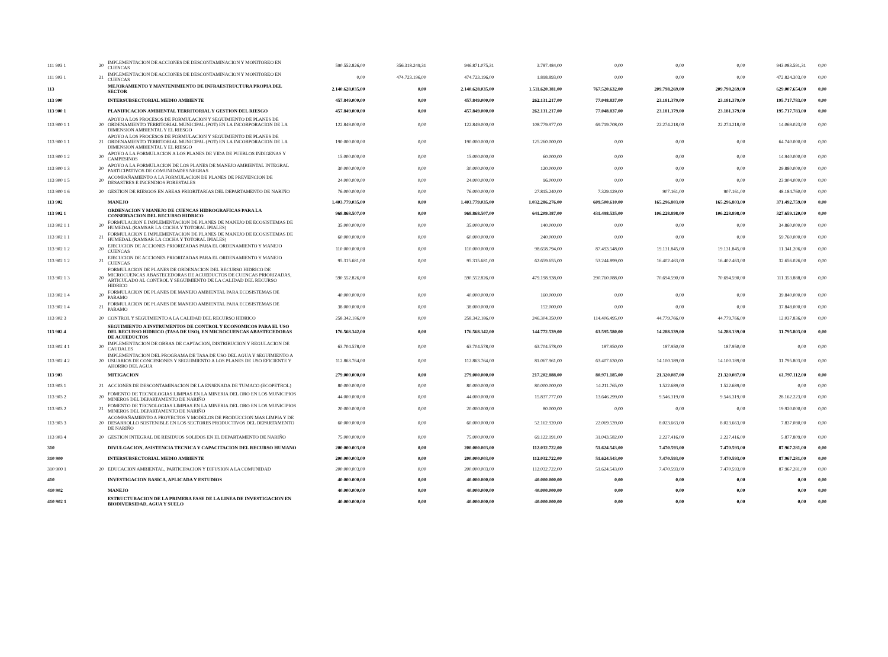| 111 903 1 | 20 | IMPLEMENTACION DE ACCIONES DE DESCONTAMINACION Y MONITOREO EN CUENCAS | 590.552.826,00 | 356.318.249,31 | 946.871.075,31 | 3.787.484,00 | 0,00 | 0,00 | 0,00 | 943.083.591,31 | 0,00 |
| 111 903 1 | 21 | IMPLEMENTACION DE ACCIONES DE DESCONTAMINACION Y MONITOREO EN CUENCAS | 0,00 | 474.723.196,00 | 474.723.196,00 | 1.898.893,00 | 0,00 | 0,00 | 0,00 | 472.824.303,00 | 0,00 |
| 113 | | MEJORAMIENTO Y MANTENIMIENTO DE INFRAESTRUCTURA PROPIA DEL SECTOR | 2.140.628.035,00 | 0,00 | 2.140.628.035,00 | 1.511.620.381,00 | 767.520.632,00 | 209.798.269,00 | 209.798.269,00 | 629.007.654,00 | 0,00 |
| 113 900 | | INTERSUBSECTORIAL MEDIO AMBIENTE | 457.849.000,00 | 0,00 | 457.849.000,00 | 262.131.217,00 | 77.048.837,00 | 23.181.379,00 | 23.181.379,00 | 195.717.783,00 | 0,00 |
| 113 900 1 | | PLANIFICACION AMBIENTAL TERRITORIAL Y GESTION DEL RIESGO | 457.849.000,00 | 0,00 | 457.849.000,00 | 262.131.217,00 | 77.048.837,00 | 23.181.379,00 | 23.181.379,00 | 195.717.783,00 | 0,00 |
| 113 900 1 1 | 20 | APOYO A LOS PROCESOS DE FORMULACION Y SEGUIMIENTO DE PLANES DE ORDENAMIENTO TERRITORIAL MUNICIPAL (POT) EN LA INCORPORACION DE LA DIMENSION AMBIENTAL Y EL RIESGO | 122.849.000,00 | 0,00 | 122.849.000,00 | 108.779.977,00 | 69.719.708,00 | 22.274.218,00 | 22.274.218,00 | 14.069.023,00 | 0,00 |
| 113 900 1 1 | 21 | APOYO A LOS PROCESOS DE FORMULACION Y SEGUIMIENTO DE PLANES DE ORDENAMIENTO TERRITORIAL MUNICIPAL (POT) EN LA INCORPORACION DE LA DIMENSION AMBIENTAL Y EL RIESGO | 190.000.000,00 | 0,00 | 190.000.000,00 | 125.260.000,00 | 0,00 | 0,00 | 0,00 | 64.740.000,00 | 0,00 |
| 113 900 1 2 | 20 | APOYO A LA FORMULACION A LOS PLANES DE VIDA DE PUEBLOS INDIGENAS Y CAMPESINOS | 15.000.000,00 | 0,00 | 15.000.000,00 | 60.000,00 | 0,00 | 0,00 | 0,00 | 14.940.000,00 | 0,00 |
| 113 900 1 3 | 20 | APOYO A LA FORMULACION DE LOS PLANES DE MANEJO AMBIENTAL INTEGRAL PARTICIPATIVOS DE COMUNIDADES NEGRAS | 30.000.000,00 | 0,00 | 30.000.000,00 | 120.000,00 | 0,00 | 0,00 | 0,00 | 29.880.000,00 | 0,00 |
| 113 900 1 5 | 20 | ACOMPAÑAMIENTO A LA FORMULACION DE PLANES DE PREVENCION DE DESASTRES E INCENDIOS FORESTALES | 24.000.000,00 | 0,00 | 24.000.000,00 | 96.000,00 | 0,00 | 0,00 | 0,00 | 23.904.000,00 | 0,00 |
| 113 900 1 6 | 20 | GESTION DE RIESGOS EN AREAS PRIORITARIAS DEL DEPARTAMENTO DE NARIÑO | 76.000.000,00 | 0,00 | 76.000.000,00 | 27.815.240,00 | 7.329.129,00 | 907.161,00 | 907.161,00 | 48.184.760,00 | 0,00 |
| 113 902 | | MANEJO | 1.403.779.035,00 | 0,00 | 1.403.779.035,00 | 1.032.286.276,00 | 609.500.610,00 | 165.296.803,00 | 165.296.803,00 | 371.492.759,00 | 0,00 |
| 113 902 1 | | ORDENACION Y MANEJO DE CUENCAS HIDROGRAFICAS PARA LA CONSERVACION DEL RECURSO HIDRICO | 968.868.507,00 | 0,00 | 968.868.507,00 | 641.209.387,00 | 431.498.535,00 | 106.228.898,00 | 106.228.898,00 | 327.659.120,00 | 0,00 |
| 113 902 1 1 | 20 | FORMULACION E IMPLEMENTACION DE PLANES DE MANEJO DE ECOSISTEMAS DE HUMEDAL (RAMSAR LA COCHA Y TOTORAL IPIALES) | 35.000.000,00 | 0,00 | 35.000.000,00 | 140.000,00 | 0,00 | 0,00 | 0,00 | 34.860.000,00 | 0,00 |
| 113 902 1 1 | 21 | FORMULACION E IMPLEMENTACION DE PLANES DE MANEJO DE ECOSISTEMAS DE HUMEDAL (RAMSAR LA COCHA Y TOTORAL IPIALES) | 60.000.000,00 | 0,00 | 60.000.000,00 | 240.000,00 | 0,00 | 0,00 | 0,00 | 59.760.000,00 | 0,00 |
| 113 902 1 2 | 20 | EJECUCION DE ACCIONES PRIORIZADAS PARA EL ORDENAMIENTO Y MANEJO CUENCAS | 110.000.000,00 | 0,00 | 110.000.000,00 | 98.658.794,00 | 87.493.548,00 | 19.131.845,00 | 19.131.845,00 | 11.341.206,00 | 0,00 |
| 113 902 1 2 | 21 | EJECUCION DE ACCIONES PRIORIZADAS PARA EL ORDENAMIENTO Y MANEJO CUENCAS | 95.315.681,00 | 0,00 | 95.315.681,00 | 62.659.655,00 | 53.244.899,00 | 16.402.463,00 | 16.402.463,00 | 32.656.026,00 | 0,00 |
| 113 902 1 3 | 20 | FORMULACION DE PLANES DE ORDENACION DEL RECURSO HIDRICO DE MICROCUENCAS ABASTECEDORAS DE ACUEDUCTOS DE CUENCAS PRIORIZADAS, ARTICULADO AL CONTROL Y SEGUIMIENTO DE LA CALIDAD DEL RECURSO HIDRICO | 590.552.826,00 | 0,00 | 590.552.826,00 | 479.198.938,00 | 290.760.088,00 | 70.694.590,00 | 70.694.590,00 | 111.353.888,00 | 0,00 |
| 113 902 1 4 | 20 | FORMULACION DE PLANES DE MANEJO AMBIENTAL PARA ECOSISTEMAS DE PARAMO | 40.000.000,00 | 0,00 | 40.000.000,00 | 160.000,00 | 0,00 | 0,00 | 0,00 | 39.840.000,00 | 0,00 |
| 113 902 1 4 | 21 | FORMULACION DE PLANES DE MANEJO AMBIENTAL PARA ECOSISTEMAS DE PARAMO | 38.000.000,00 | 0,00 | 38.000.000,00 | 152.000,00 | 0,00 | 0,00 | 0,00 | 37.848.000,00 | 0,00 |
| 113 902 3 | 20 | CONTROL Y SEGUIMIENTO A LA CALIDAD DEL RECURSO HIDRICO | 258.342.186,00 | 0,00 | 258.342.186,00 | 246.304.350,00 | 114.406.495,00 | 44.779.766,00 | 44.779.766,00 | 12.037.836,00 | 0,00 |
| 113 902 4 | | SEGUIMIENTO A INSTRUMENTOS DE CONTROL Y ECONOMICOS PARA EL USO DEL RECURSO HIDRICO (TASA DE USO), EN MICROCUENCAS ABASTECEDORAS DE ACUEDUCTOS | 176.568.342,00 | 0,00 | 176.568.342,00 | 144.772.539,00 | 63.595.580,00 | 14.288.139,00 | 14.288.139,00 | 31.795.803,00 | 0,00 |
| 113 902 4 1 | 20 | IMPLEMENTACION DE OBRAS DE CAPTACION, DISTRIBUCION Y REGULACION DE CAUDALES | 63.704.578,00 | 0,00 | 63.704.578,00 | 63.704.578,00 | 187.950,00 | 187.950,00 | 187.950,00 | 0,00 | 0,00 |
| 113 902 4 2 | 20 | IMPLEMENTACION DEL PROGRAMA DE TASA DE USO DEL AGUA Y SEGUIMIENTO A USUARIOS DE CONCESIONES Y SEGUIMIENTO A LOS PLANES DE USO EFICIENTE Y AHORRO DEL AGUA | 112.863.764,00 | 0,00 | 112.863.764,00 | 81.067.961,00 | 63.407.630,00 | 14.100.189,00 | 14.100.189,00 | 31.795.803,00 | 0,00 |
| 113 903 | | MITIGACION | 279.000.000,00 | 0,00 | 279.000.000,00 | 217.202.888,00 | 80.971.185,00 | 21.320.087,00 | 21.320.087,00 | 61.797.112,00 | 0,00 |
| 113 903 1 | 21 | ACCIONES DE DESCONTAMINACION DE LA ENSENADA DE TUMACO (ECOPETROL) | 80.000.000,00 | 0,00 | 80.000.000,00 | 80.000.000,00 | 14.211.765,00 | 1.522.689,00 | 1.522.689,00 | 0,00 | 0,00 |
| 113 903 2 | 20 | FOMENTO DE TECNOLOGIAS LIMPIAS EN LA MINERIA DEL ORO EN LOS MUNICIPIOS MINEROS DEL DEPARTAMENTO DE NARIÑO | 44.000.000,00 | 0,00 | 44.000.000,00 | 15.837.777,00 | 13.646.299,00 | 9.546.319,00 | 9.546.319,00 | 28.162.223,00 | 0,00 |
| 113 903 2 | 21 | FOMENTO DE TECNOLOGIAS LIMPIAS EN LA MINERIA DEL ORO EN LOS MUNICIPIOS MINEROS DEL DEPARTAMENTO DE NARIÑO | 20.000.000,00 | 0,00 | 20.000.000,00 | 80.000,00 | 0,00 | 0,00 | 0,00 | 19.920.000,00 | 0,00 |
| 113 903 3 | 20 | ACOMPAÑAMIENTO A PROYECTOS Y MODELOS DE PRODUCCION MAS LIMPIA Y DE DESARROLLO SOSTENIBLE EN LOS SECTORES PRODUCTIVOS DEL DEPARTAMENTO DE NARIÑO | 60.000.000,00 | 0,00 | 60.000.000,00 | 52.162.920,00 | 22.069.539,00 | 8.023.663,00 | 8.023.663,00 | 7.837.080,00 | 0,00 |
| 113 903 4 | 20 | GESTION INTEGRAL DE RESIDUOS SOLIDOS EN EL DEPARTAMENTO DE NARIÑO | 75.000.000,00 | 0,00 | 75.000.000,00 | 69.122.191,00 | 31.043.582,00 | 2.227.416,00 | 2.227.416,00 | 5.877.809,00 | 0,00 |
| 310 | | DIVULGACION, ASISTENCIA TECNICA Y CAPACITACION DEL RECURSO HUMANO | 200.000.003,00 | 0,00 | 200.000.003,00 | 112.032.722,00 | 51.624.543,00 | 7.470.593,00 | 7.470.593,00 | 87.967.281,00 | 0,00 |
| 310 900 | | INTERSUBSECTORIAL MEDIO AMBIENTE | 200.000.003,00 | 0,00 | 200.000.003,00 | 112.032.722,00 | 51.624.543,00 | 7.470.593,00 | 7.470.593,00 | 87.967.281,00 | 0,00 |
| 310 900 1 | 20 | EDUCACION AMBIENTAL, PARTICIPACION Y DIFUSION A LA COMUNIDAD | 200.000.003,00 | 0,00 | 200.000.003,00 | 112.032.722,00 | 51.624.543,00 | 7.470.593,00 | 7.470.593,00 | 87.967.281,00 | 0,00 |
| 410 | | INVESTIGACION BASICA, APLICADA Y ESTUDIOS | 40.000.000,00 | 0,00 | 40.000.000,00 | 40.000.000,00 | 0,00 | 0,00 | 0,00 | 0,00 | 0,00 |
| 410 902 | | MANEJO | 40.000.000,00 | 0,00 | 40.000.000,00 | 40.000.000,00 | 0,00 | 0,00 | 0,00 | 0,00 | 0,00 |
| 410 902 1 | | ESTRUCTURACION DE LA PRIMERA FASE DE LA LINEA DE INVESTIGACION EN BIODIVERSIDAD, AGUA Y SUELO | 40.000.000,00 | 0,00 | 40.000.000,00 | 40.000.000,00 | 0,00 | 0,00 | 0,00 | 0,00 | 0,00 |